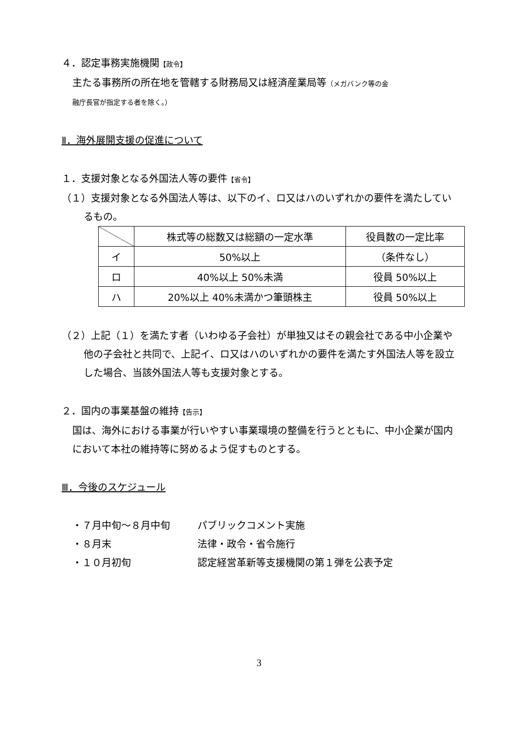４．認定事務実施機関【政令】
主たる事務所の所在地を管轄する財務局又は経済産業局等（メガバンク等の金
融庁長官が指定する者を除く。）
Ⅱ．海外展開支援の促進について
１．支援対象となる外国法人等の要件【省令】
（１）支援対象となる外国法人等は、以下のイ、ロ又はハのいずれかの要件を満たしているもの。
| | 株式等の総数又は総額の一定水準 | 役員数の一定比率 |
| --- | --- | --- |
| イ | 50%以上 | （条件なし） |
| ロ | 40%以上 50%未満 | 役員 50%以上 |
| ハ | 20%以上 40%未満かつ筆頭株主 | 役員 50%以上 |
（２）上記（１）を満たす者（いわゆる子会社）が単独又はその親会社である中小企業や他の子会社と共同で、上記イ、ロ又はハのいずれかの要件を満たす外国法人等を設立した場合、当該外国法人等も支援対象とする。
２．国内の事業基盤の維持【告示】
国は、海外における事業が行いやすい事業環境の整備を行うとともに、中小企業が国内において本社の維持等に努めるよう促すものとする。
Ⅲ．今後のスケジュール
・７月中旬～８月中旬 パブリックコメント実施
・８月末 法律・政令・省令施行
・１０月初旬 認定経営革新等支援機関の第１弾を公表予定
3